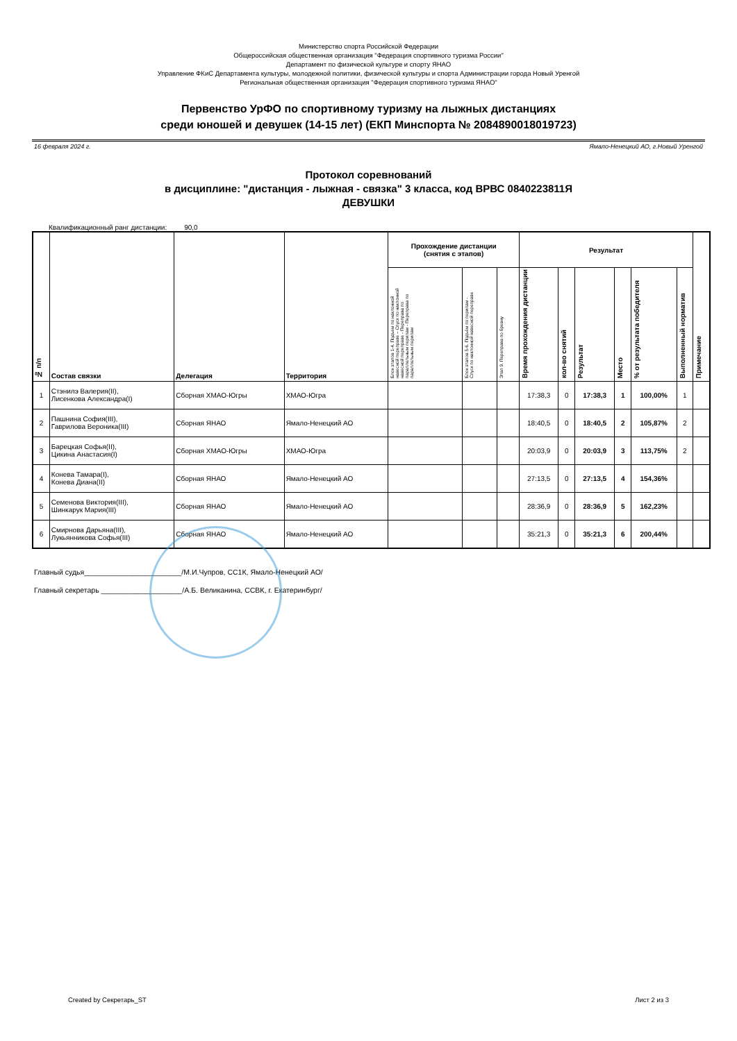Министерство спорта Российской Федерации
Общероссийская общественная организация "Федерация спортивного туризма России"
Департамент по физической культуре и спорту ЯНАО
Управление ФКиС Департамента культуры, молодежной политики, физической культуры и спорта Администрации города Новый Уренгой
Региональная общественная организация "Федерация спортивного туризма ЯНАО"
Первенство УрФО по спортивному туризму на лыжных дистанциях
среди юношей и девушек (14-15 лет) (ЕКП Минспорта № 2084890018019723)
16 февраля 2024 г. Ямало-Ненецкий АО, г.Новый Уренгой
Протокол соревнований
в дисциплине: "дистанция - лыжная - связка" 3 класса, код ВРВС 0840223811Я
ДЕВУШКИ
Квалификационный ранг дистанции: 90,0
| № п/п | Состав связки | Делегация | Территория | Прохождение дистанции (снятия с этапов) | | | Результат | | | | | | Примечание |
| --- | --- | --- | --- | --- | --- | --- | --- | --- | --- | --- | --- | --- | --- |
| | | | | Блок этапов 1-4. Подъем по наклонной навесной переправе – Спуск по наклонной навесной переправе - Переправа по параллельным перилам - Переправа по параллельным перилам | Блок этапов 5-6. Подъём по перилам - Спуск по наклонной навесной переправе | Этап 9. Переправа по бревну | Время прохождения дистанции | кол-во снятий | Результат | Место | % от результата победителя | Выполненный норматив | |
| 1 | Стэнилэ Валерия(II), Лисенкова Александра(I) | Сборная ХМАО-Югры | ХМАО-Югра | | | | 17:38,3 | 0 | 17:38,3 | 1 | 100,00% | 1 | |
| 2 | Пашнина София(III), Гаврилова Вероника(III) | Сборная ЯНАО | Ямало-Ненецкий АО | | | | 18:40,5 | 0 | 18:40,5 | 2 | 105,87% | 2 | |
| 3 | Барецкая Софья(II), Цикина Анастасия(I) | Сборная ХМАО-Югры | ХМАО-Югра | | | | 20:03,9 | 0 | 20:03,9 | 3 | 113,75% | 2 | |
| 4 | Конева Тамара(I), Конева Диана(II) | Сборная ЯНАО | Ямало-Ненецкий АО | | | | 27:13,5 | 0 | 27:13,5 | 4 | 154,36% | | |
| 5 | Семенова Виктория(III), Шинкарук Мария(III) | Сборная ЯНАО | Ямало-Ненецкий АО | | | | 28:36,9 | 0 | 28:36,9 | 5 | 162,23% | | |
| 6 | Смирнова Дарьяна(III), Лукьянникова Софья(III) | Сборная ЯНАО | Ямало-Ненецкий АО | | | | 35:21,3 | 0 | 35:21,3 | 6 | 200,44% | | |
Главный судья________________________/М.И.Чупров, СС1К, Ямало-Ненецкий АО/
Главный секретарь ____________________/А.Б. Великанина, ССВК, г. Екатеринбург/
Created by Секретарь_ST Лист 2 из 3